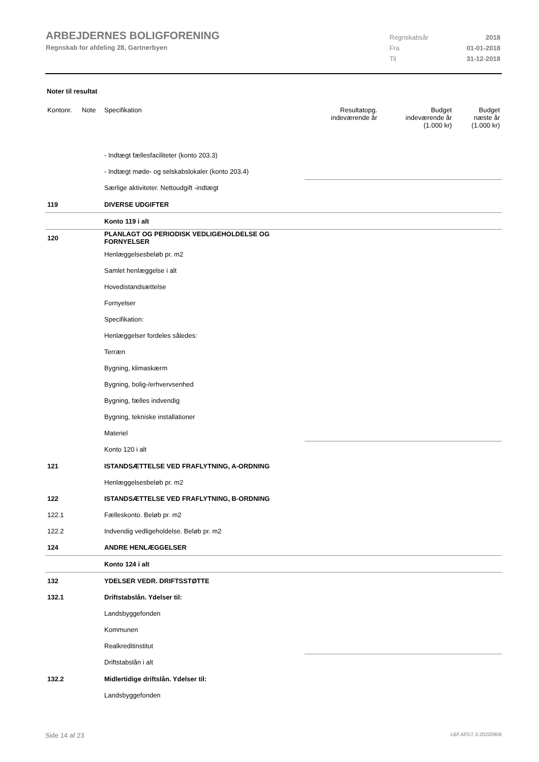ARBEJDERNES BOLIGFORENING
Regnskab for afdeling 28, Gartnerbyen
Regnskabsår 2018
Fra 01-01-2018
Til 31-12-2018
Noter til resultat
| Kontonr. | Note | Specifikation | Resultatopg. indeværende år | Budget indeværende år (1.000 kr) | Budget næste år (1.000 kr) |
| --- | --- | --- | --- | --- | --- |
| | | - Indtægt fællesfaciliteter (konto 203.3) | | | |
| | | - Indtægt møde- og selskabslokaler (konto 203.4) | | | |
| | | Særlige aktiviteter. Nettoudgift -indtægt | | | |
| 119 | | DIVERSE UDGIFTER | | | |
| | | Konto 119 i alt | | | |
| 120 | | PLANLAGT OG PERIODISK VEDLIGEHOLDELSE OG FORNYELSER | | | |
| | | Henlæggelsesbeløb pr. m2 | | | |
| | | Samlet henlæggelse i alt | | | |
| | | Hovedistandsættelse | | | |
| | | Fornyelser | | | |
| | | Specifikation: | | | |
| | | Henlæggelser fordeles således: | | | |
| | | Terræn | | | |
| | | Bygning, klimaskærm | | | |
| | | Bygning, bolig-/erhvervsenhed | | | |
| | | Bygning, fælles indvendig | | | |
| | | Bygning, tekniske installationer | | | |
| | | Materiel | | | |
| | | Konto 120 i alt | | | |
| 121 | | ISTANDSÆTTELSE VED FRAFLYTNING, A-ORDNING | | | |
| | | Henlæggelsesbeløb pr. m2 | | | |
| 122 | | ISTANDSÆTTELSE VED FRAFLYTNING, B-ORDNING | | | |
| 122.1 | | Fælleskonto. Beløb pr. m2 | | | |
| 122.2 | | Indvendig vedligeholdelse. Beløb pr. m2 | | | |
| 124 | | ANDRE HENLÆGGELSER | | | |
| | | Konto 124 i alt | | | |
| 132 | | YDELSER VEDR. DRIFTSSTØTTE | | | |
| 132.1 | | Driftstabslån. Ydelser til: | | | |
| | | Landsbyggefonden | | | |
| | | Kommunen | | | |
| | | Realkreditinstitut | | | |
| | | Driftstabslån i alt | | | |
| 132.2 | | Midlertidige driftslån. Ydelser til: | | | |
| | | Landsbyggefonden | | | |
Side 14 af 23 LBF.AFD7.3.20220906